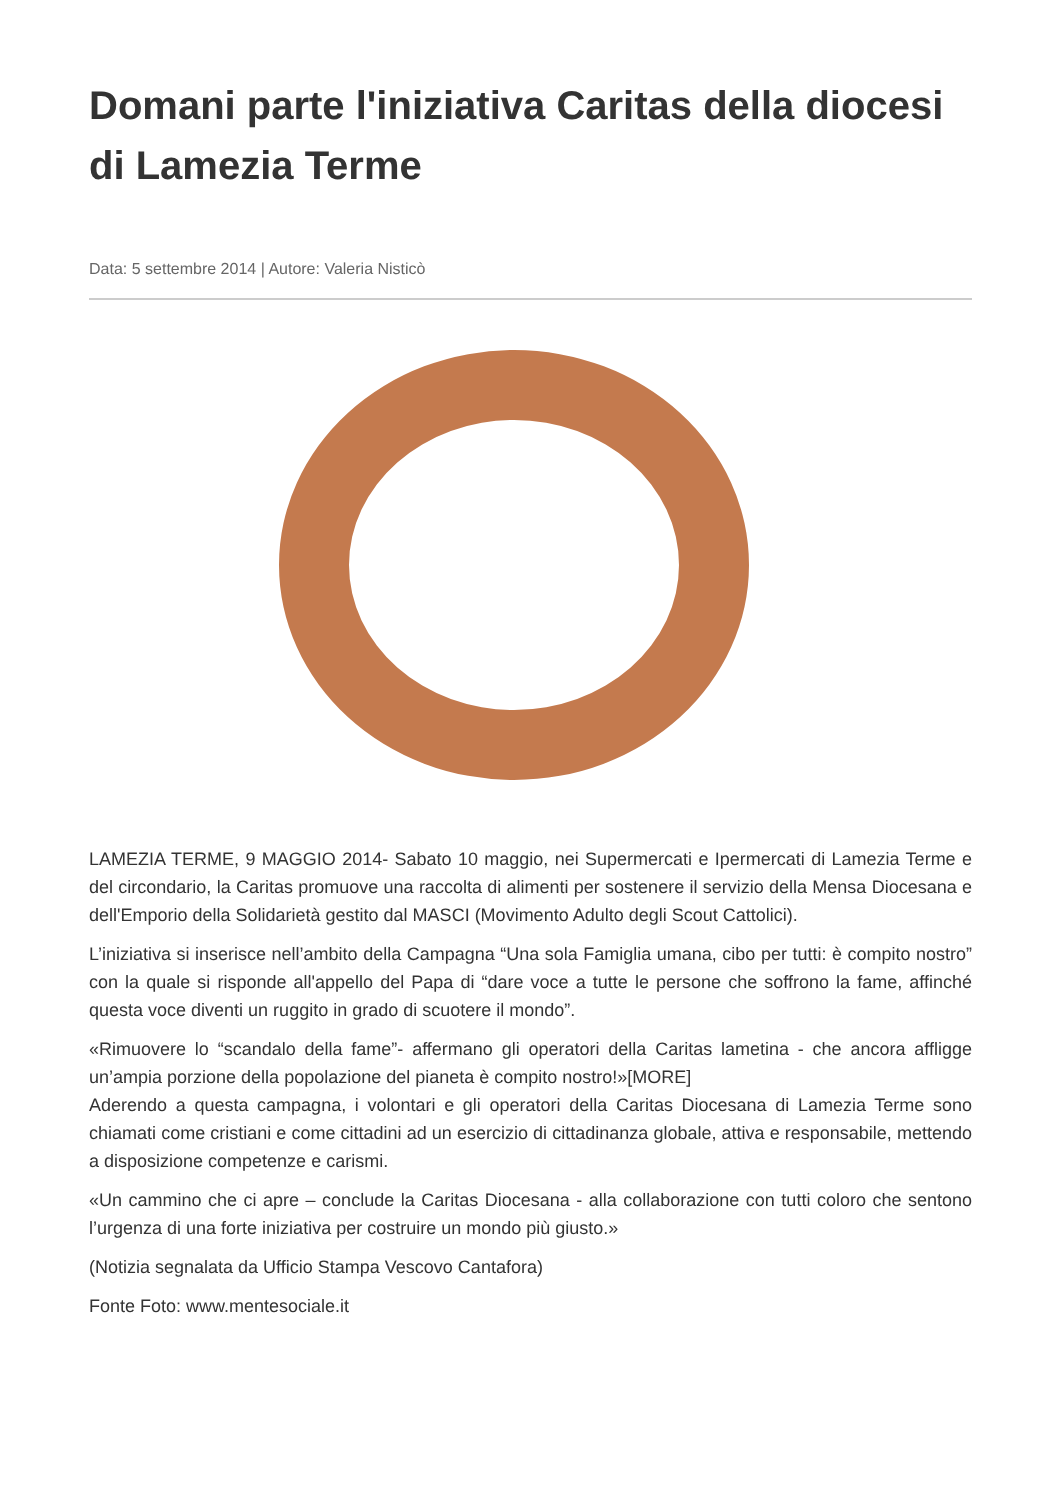Domani parte l'iniziativa Caritas della diocesi di Lamezia Terme
Data: 5 settembre 2014 | Autore: Valeria Nisticò
LAMEZIA TERME, 9 MAGGIO 2014- Sabato 10 maggio, nei Supermercati e Ipermercati di Lamezia Terme e del circondario, la Caritas promuove una raccolta di alimenti per sostenere il servizio della Mensa Diocesana e dell'Emporio della Solidarietà gestito dal MASCI (Movimento Adulto degli Scout Cattolici).
L’iniziativa si inserisce nell’ambito della Campagna “Una sola Famiglia umana, cibo per tutti: è compito nostro” con la quale si risponde all'appello del Papa di “dare voce a tutte le persone che soffrono la fame, affinché questa voce diventi un ruggito in grado di scuotere il mondo”.
«Rimuovere lo “scandalo della fame”- affermano gli operatori della Caritas lametina - che ancora affligge un’ampia porzione della popolazione del pianeta è compito nostro!»[MORE]
Aderendo a questa campagna, i volontari e gli operatori della Caritas Diocesana di Lamezia Terme sono chiamati come cristiani e come cittadini ad un esercizio di cittadinanza globale, attiva e responsabile, mettendo a disposizione competenze e carismi.
«Un cammino che ci apre – conclude la Caritas Diocesana - alla collaborazione con tutti coloro che sentono l’urgenza di una forte iniziativa per costruire un mondo più giusto.»
(Notizia segnalata da Ufficio Stampa Vescovo Cantafora)
Fonte Foto: www.mentesociale.it